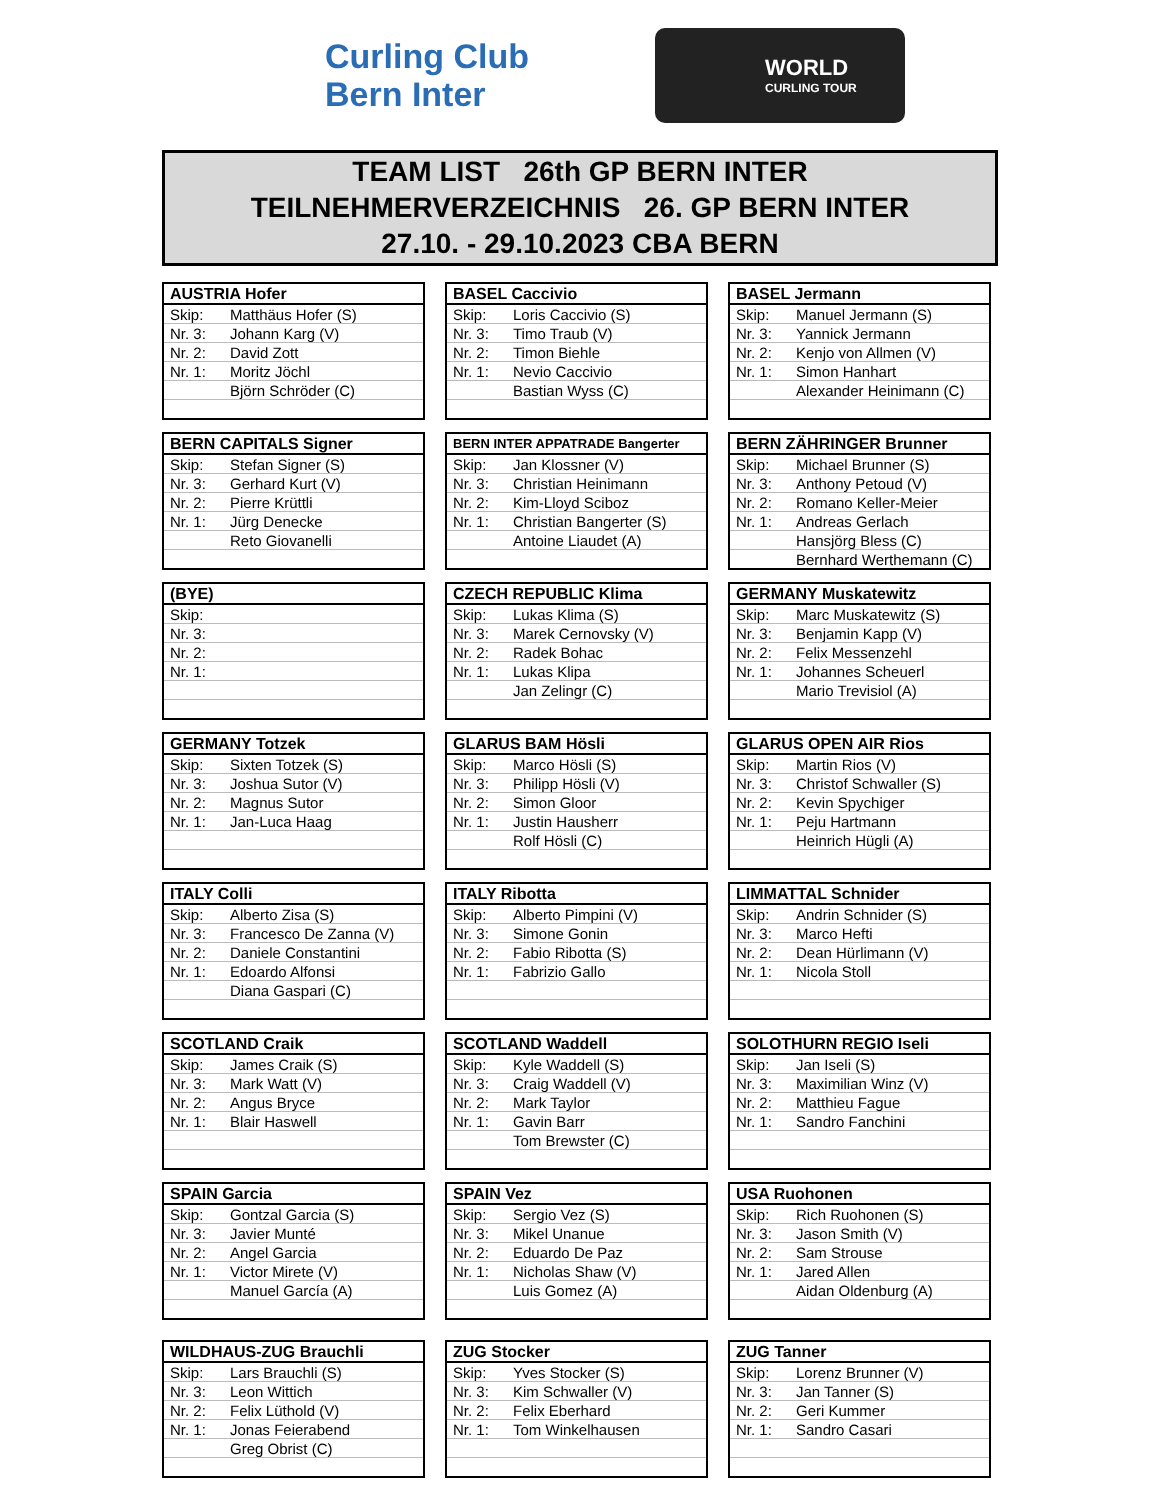Curling Club
Bern Inter
WORLD
CURLING TOUR
TEAM LIST 26th GP BERN INTER
TEILNEHMERVERZEICHNIS 26. GP BERN INTER
27.10. - 29.10.2023 CBA BERN
| AUSTRIA Hofer | |
| --- | --- |
| Skip: | Matthäus Hofer (S) |
| Nr. 3: | Johann Karg (V) |
| Nr. 2: | David Zott |
| Nr. 1: | Moritz Jöchl |
| | Björn Schröder (C) |
| BASEL Caccivio | |
| --- | --- |
| Skip: | Loris Caccivio (S) |
| Nr. 3: | Timo Traub (V) |
| Nr. 2: | Timon Biehle |
| Nr. 1: | Nevio Caccivio |
| | Bastian Wyss (C) |
| BASEL Jermann | |
| --- | --- |
| Skip: | Manuel Jermann (S) |
| Nr. 3: | Yannick Jermann |
| Nr. 2: | Kenjo von Allmen (V) |
| Nr. 1: | Simon Hanhart |
| | Alexander Heinimann (C) |
| BERN CAPITALS Signer | |
| --- | --- |
| Skip: | Stefan Signer (S) |
| Nr. 3: | Gerhard Kurt (V) |
| Nr. 2: | Pierre Krüttli |
| Nr. 1: | Jürg Denecke |
| | Reto Giovanelli |
| BERN INTER APPATRADE Bangerter | |
| --- | --- |
| Skip: | Jan Klossner (V) |
| Nr. 3: | Christian Heinimann |
| Nr. 2: | Kim-Lloyd Sciboz |
| Nr. 1: | Christian Bangerter (S) |
| | Antoine Liaudet (A) |
| BERN ZÄHRINGER Brunner | |
| --- | --- |
| Skip: | Michael Brunner (S) |
| Nr. 3: | Anthony Petoud (V) |
| Nr. 2: | Romano Keller-Meier |
| Nr. 1: | Andreas Gerlach |
| | Hansjörg Bless (C) |
| | Bernhard Werthemann (C) |
| (BYE) | |
| --- | --- |
| Skip: | |
| Nr. 3: | |
| Nr. 2: | |
| Nr. 1: | |
| CZECH REPUBLIC Klima | |
| --- | --- |
| Skip: | Lukas Klima (S) |
| Nr. 3: | Marek Cernovsky (V) |
| Nr. 2: | Radek Bohac |
| Nr. 1: | Lukas Klipa |
| | Jan Zelingr (C) |
| GERMANY Muskatewitz | |
| --- | --- |
| Skip: | Marc Muskatewitz (S) |
| Nr. 3: | Benjamin Kapp (V) |
| Nr. 2: | Felix Messenzehl |
| Nr. 1: | Johannes Scheuerl |
| | Mario Trevisiol (A) |
| GERMANY Totzek | |
| --- | --- |
| Skip: | Sixten Totzek (S) |
| Nr. 3: | Joshua Sutor (V) |
| Nr. 2: | Magnus Sutor |
| Nr. 1: | Jan-Luca Haag |
| GLARUS BAM Hösli | |
| --- | --- |
| Skip: | Marco Hösli (S) |
| Nr. 3: | Philipp Hösli (V) |
| Nr. 2: | Simon Gloor |
| Nr. 1: | Justin Hausherr |
| | Rolf Hösli (C) |
| GLARUS OPEN AIR Rios | |
| --- | --- |
| Skip: | Martin Rios (V) |
| Nr. 3: | Christof Schwaller (S) |
| Nr. 2: | Kevin Spychiger |
| Nr. 1: | Peju Hartmann |
| | Heinrich Hügli (A) |
| ITALY Colli | |
| --- | --- |
| Skip: | Alberto Zisa (S) |
| Nr. 3: | Francesco De Zanna (V) |
| Nr. 2: | Daniele Constantini |
| Nr. 1: | Edoardo Alfonsi |
| | Diana Gaspari (C) |
| ITALY Ribotta | |
| --- | --- |
| Skip: | Alberto Pimpini (V) |
| Nr. 3: | Simone Gonin |
| Nr. 2: | Fabio Ribotta (S) |
| Nr. 1: | Fabrizio Gallo |
| LIMMATTAL Schnider | |
| --- | --- |
| Skip: | Andrin Schnider (S) |
| Nr. 3: | Marco Hefti |
| Nr. 2: | Dean Hürlimann (V) |
| Nr. 1: | Nicola Stoll |
| SCOTLAND Craik | |
| --- | --- |
| Skip: | James Craik (S) |
| Nr. 3: | Mark Watt (V) |
| Nr. 2: | Angus Bryce |
| Nr. 1: | Blair Haswell |
| SCOTLAND Waddell | |
| --- | --- |
| Skip: | Kyle Waddell (S) |
| Nr. 3: | Craig Waddell (V) |
| Nr. 2: | Mark Taylor |
| Nr. 1: | Gavin Barr |
| | Tom Brewster (C) |
| SOLOTHURN REGIO Iseli | |
| --- | --- |
| Skip: | Jan Iseli (S) |
| Nr. 3: | Maximilian Winz (V) |
| Nr. 2: | Matthieu Fague |
| Nr. 1: | Sandro Fanchini |
| SPAIN Garcia | |
| --- | --- |
| Skip: | Gontzal Garcia (S) |
| Nr. 3: | Javier Munté |
| Nr. 2: | Angel Garcia |
| Nr. 1: | Victor Mirete (V) |
| | Manuel García (A) |
| SPAIN Vez | |
| --- | --- |
| Skip: | Sergio Vez (S) |
| Nr. 3: | Mikel Unanue |
| Nr. 2: | Eduardo De Paz |
| Nr. 1: | Nicholas Shaw (V) |
| | Luis Gomez (A) |
| USA Ruohonen | |
| --- | --- |
| Skip: | Rich Ruohonen (S) |
| Nr. 3: | Jason Smith (V) |
| Nr. 2: | Sam Strouse |
| Nr. 1: | Jared Allen |
| | Aidan Oldenburg (A) |
| WILDHAUS-ZUG Brauchli | |
| --- | --- |
| Skip: | Lars Brauchli (S) |
| Nr. 3: | Leon Wittich |
| Nr. 2: | Felix Lüthold (V) |
| Nr. 1: | Jonas Feierabend |
| | Greg Obrist (C) |
| ZUG Stocker | |
| --- | --- |
| Skip: | Yves Stocker (S) |
| Nr. 3: | Kim Schwaller (V) |
| Nr. 2: | Felix Eberhard |
| Nr. 1: | Tom Winkelhausen |
| ZUG Tanner | |
| --- | --- |
| Skip: | Lorenz Brunner (V) |
| Nr. 3: | Jan Tanner (S) |
| Nr. 2: | Geri Kummer |
| Nr. 1: | Sandro Casari |